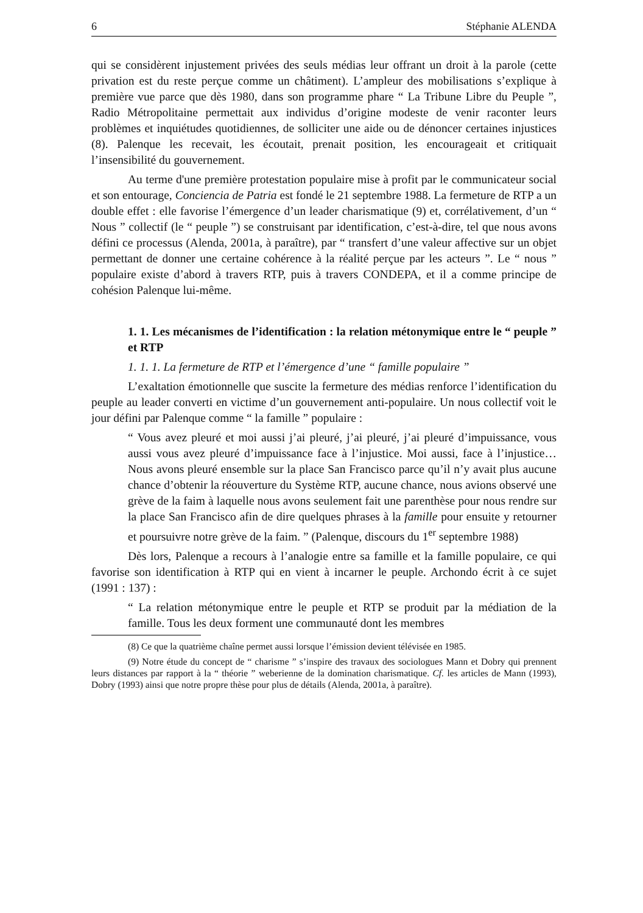6 Stéphanie ALENDA
qui se considèrent injustement privées des seuls médias leur offrant un droit à la parole (cette privation est du reste perçue comme un châtiment). L’ampleur des mobilisations s’explique à première vue parce que dès 1980, dans son programme phare “ La Tribune Libre du Peuple ”, Radio Métropolitaine permettait aux individus d’origine modeste de venir raconter leurs problèmes et inquiétudes quotidiennes, de solliciter une aide ou de dénoncer certaines injustices (8). Palenque les recevait, les écoutait, prenait position, les encourageait et critiquait l’insensibilité du gouvernement.
Au terme d'une première protestation populaire mise à profit par le communicateur social et son entourage, Conciencia de Patria est fondé le 21 septembre 1988. La fermeture de RTP a un double effet : elle favorise l’émergence d’un leader charismatique (9) et, corrélativement, d’un “ Nous ” collectif (le “ peuple ”) se construisant par identification, c’est-à-dire, tel que nous avons défini ce processus (Alenda, 2001a, à paraître), par “ transfert d’une valeur affective sur un objet permettant de donner une certaine cohérence à la réalité perçue par les acteurs ”. Le “ nous ” populaire existe d’abord à travers RTP, puis à travers CONDEPA, et il a comme principe de cohésion Palenque lui-même.
1. 1. Les mécanismes de l’identification : la relation métonymique entre le “ peuple ” et RTP
1. 1. 1. La fermeture de RTP et l’émergence d’une “ famille populaire ”
L’exaltation émotionnelle que suscite la fermeture des médias renforce l’identification du peuple au leader converti en victime d’un gouvernement anti-populaire. Un nous collectif voit le jour défini par Palenque comme “ la famille ” populaire :
“ Vous avez pleuré et moi aussi j’ai pleuré, j’ai pleuré, j’ai pleuré d’impuissance, vous aussi vous avez pleuré d’impuissance face à l’injustice. Moi aussi, face à l’injustice… Nous avons pleuré ensemble sur la place San Francisco parce qu’il n’y avait plus aucune chance d’obtenir la réouverture du Système RTP, aucune chance, nous avions observé une grève de la faim à laquelle nous avons seulement fait une parenthèse pour nous rendre sur la place San Francisco afin de dire quelques phrases à la famille pour ensuite y retourner et poursuivre notre grève de la faim. ” (Palenque, discours du 1<sup>er</sup> septembre 1988)
Dès lors, Palenque a recours à l’analogie entre sa famille et la famille populaire, ce qui favorise son identification à RTP qui en vient à incarner le peuple. Archondo écrit à ce sujet (1991 : 137) :
“ La relation métonymique entre le peuple et RTP se produit par la médiation de la famille. Tous les deux forment une communauté dont les membres
(8) Ce que la quatrième chaîne permet aussi lorsque l’émission devient télévisée en 1985.
(9) Notre étude du concept de “ charisme ” s’inspire des travaux des sociologues Mann et Dobry qui prennent leurs distances par rapport à la “ théorie ” weberienne de la domination charismatique. Cf. les articles de Mann (1993), Dobry (1993) ainsi que notre propre thèse pour plus de détails (Alenda, 2001a, à paraître).